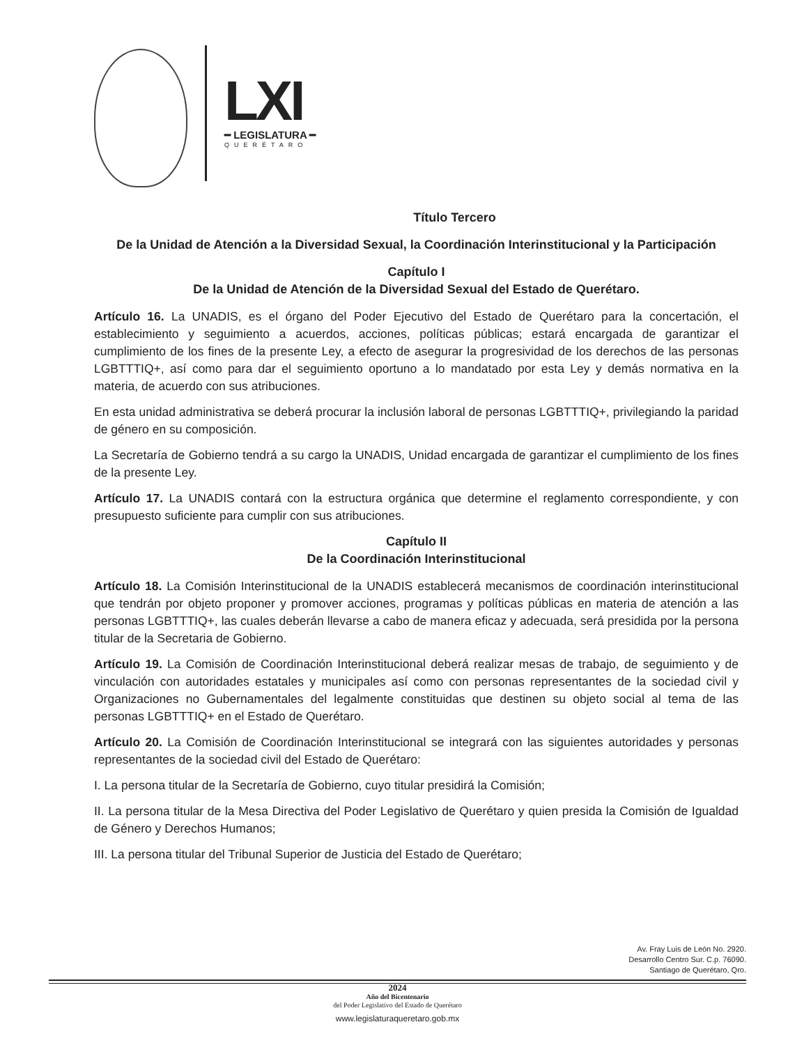LXI
━ LEGISLATURA ━
QUERÉTARO
Título Tercero
De la Unidad de Atención a la Diversidad Sexual, la Coordinación Interinstitucional y la Participación
Capítulo I
De la Unidad de Atención de la Diversidad Sexual del Estado de Querétaro.
Artículo 16. La UNADIS, es el órgano del Poder Ejecutivo del Estado de Querétaro para la concertación, el establecimiento y seguimiento a acuerdos, acciones, políticas públicas; estará encargada de garantizar el cumplimiento de los fines de la presente Ley, a efecto de asegurar la progresividad de los derechos de las personas LGBTTTIQ+, así como para dar el seguimiento oportuno a lo mandatado por esta Ley y demás normativa en la materia, de acuerdo con sus atribuciones.
En esta unidad administrativa se deberá procurar la inclusión laboral de personas LGBTTTIQ+, privilegiando la paridad de género en su composición.
La Secretaría de Gobierno tendrá a su cargo la UNADIS, Unidad encargada de garantizar el cumplimiento de los fines de la presente Ley.
Artículo 17. La UNADIS contará con la estructura orgánica que determine el reglamento correspondiente, y con presupuesto suficiente para cumplir con sus atribuciones.
Capítulo II
De la Coordinación Interinstitucional
Artículo 18. La Comisión Interinstitucional de la UNADIS establecerá mecanismos de coordinación interinstitucional que tendrán por objeto proponer y promover acciones, programas y políticas públicas en materia de atención a las personas LGBTTTIQ+, las cuales deberán llevarse a cabo de manera eficaz y adecuada, será presidida por la persona titular de la Secretaria de Gobierno.
Artículo 19. La Comisión de Coordinación Interinstitucional deberá realizar mesas de trabajo, de seguimiento y de vinculación con autoridades estatales y municipales así como con personas representantes de la sociedad civil y Organizaciones no Gubernamentales del legalmente constituidas que destinen su objeto social al tema de las personas LGBTTTIQ+ en el Estado de Querétaro.
Artículo 20. La Comisión de Coordinación Interinstitucional se integrará con las siguientes autoridades y personas representantes de la sociedad civil del Estado de Querétaro:
I. La persona titular de la Secretaría de Gobierno, cuyo titular presidirá la Comisión;
II. La persona titular de la Mesa Directiva del Poder Legislativo de Querétaro y quien presida la Comisión de Igualdad de Género y Derechos Humanos;
III. La persona titular del Tribunal Superior de Justicia del Estado de Querétaro;
Av. Fray Luis de León No. 2920.
Desarrollo Centro Sur. C.p. 76090.
Santiago de Querétaro, Qro.
2024
Año del Bicentenario
del Poder Legislativo del Estado de Querétaro
www.legislaturaqueretaro.gob.mx